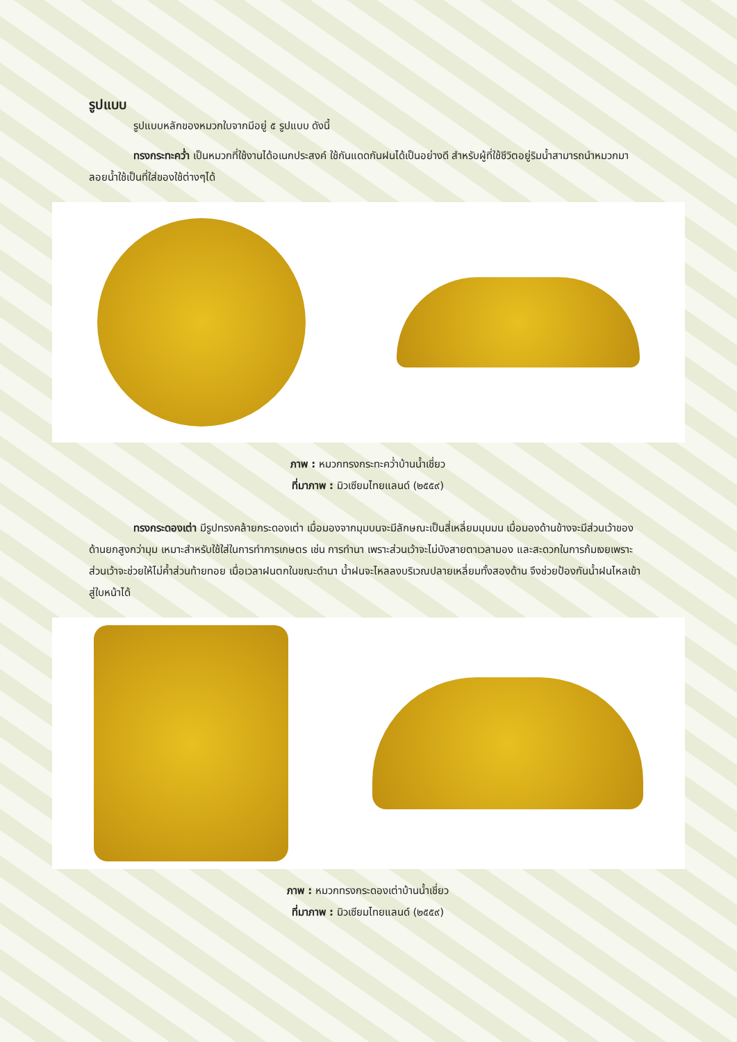รูปแบบ
รูปแบบหลักของหมวกใบจากมีอยู่ ๕ รูปแบบ ดังนี้
ทรงกระทะคว่ำ เป็นหมวกที่ใช้งานได้อเนกประสงค์ ใช้กันแดดกันฝนได้เป็นอย่างดี สำหรับผู้ที่ใช้ชีวิตอยู่ริมน้ำสามารถนำหมวกมาลอยน้ำใช้เป็นที่ใส่ของใช้ต่างๆได้
ภาพ : หมวกทรงกระทะคว่ำบ้านน้ำเชี่ยว
ที่มาภาพ : มิวเซียมไทยแลนด์ (๒๕๕๙)
ทรงกระดองเต่า มีรูปทรงคล้ายกระดองเต่า เมื่อมองจากมุมบนจะมีลักษณะเป็นสี่เหลี่ยมมุมมน เมื่อมองด้านข้างจะมีส่วนเว้าของด้านยกสูงกว่ามุม เหมาะสำหรับใช้ใส่ในการทำการเกษตร เช่น การทำนา เพราะส่วนเว้าจะไม่บังสายตาเวลามอง และสะดวกในการก้มเงยเพราะส่วนเว้าจะช่วยให้ไม่ค้ำส่วนท้ายทอย เมื่อเวลาฝนตกในขณะดำนา น้ำฝนจะไหลลงบริเวณปลายเหลี่ยมทั้งสองด้าน จึงช่วยป้องกันน้ำฝนไหลเข้าสู่ใบหน้าได้
ภาพ : หมวกทรงกระดองเต่าบ้านน้ำเชี่ยว
ที่มาภาพ : มิวเซียมไทยแลนด์ (๒๕๕๙)